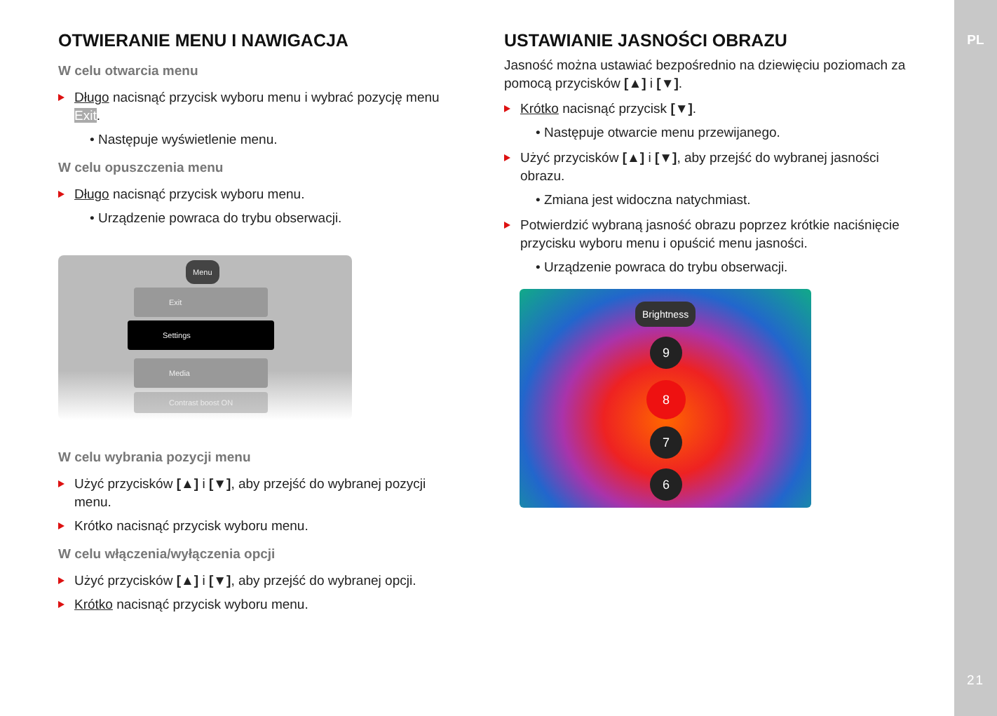PL
21
OTWIERANIE MENU I NAWIGACJA
W celu otwarcia menu
Długo nacisnąć przycisk wyboru menu i wybrać pozycję menu Exit.
• Następuje wyświetlenie menu.
W celu opuszczenia menu
Długo nacisnąć przycisk wyboru menu.
• Urządzenie powraca do trybu obserwacji.
Menu
Exit
Settings
Media
Contrast boost ON
W celu wybrania pozycji menu
Użyć przycisków [▲] i [▼], aby przejść do wybranej pozycji menu.
Krótko nacisnąć przycisk wyboru menu.
W celu włączenia/wyłączenia opcji
Użyć przycisków [▲] i [▼], aby przejść do wybranej opcji.
Krótko nacisnąć przycisk wyboru menu.
USTAWIANIE JASNOŚCI OBRAZU
Jasność można ustawiać bezpośrednio na dziewięciu poziomach za pomocą przycisków [▲] i [▼].
Krótko nacisnąć przycisk [▼].
• Następuje otwarcie menu przewijanego.
Użyć przycisków [▲] i [▼], aby przejść do wybranej jasności obrazu.
• Zmiana jest widoczna natychmiast.
Potwierdzić wybraną jasność obrazu poprzez krótkie naciśnięcie przycisku wyboru menu i opuścić menu jasności.
• Urządzenie powraca do trybu obserwacji.
Brightness
9
8
7
6